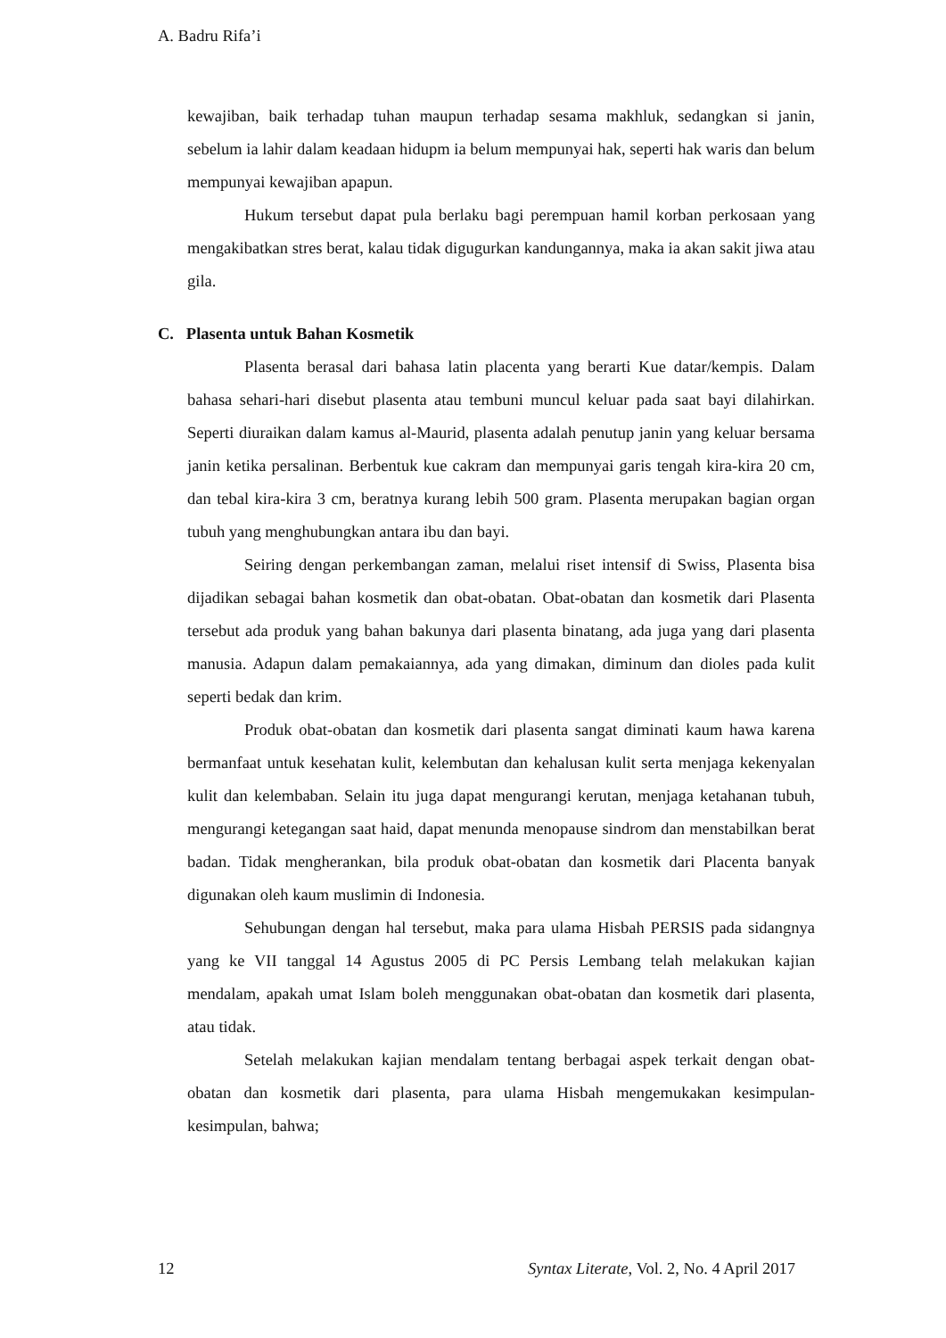A. Badru Rifa’i
kewajiban, baik terhadap tuhan maupun terhadap sesama makhluk, sedangkan si janin, sebelum ia lahir dalam keadaan hidupm ia belum mempunyai hak, seperti hak waris dan belum mempunyai kewajiban apapun.
Hukum tersebut dapat pula berlaku bagi perempuan hamil korban perkosaan yang mengakibatkan stres berat, kalau tidak digugurkan kandungannya, maka ia akan sakit jiwa atau gila.
C. Plasenta untuk Bahan Kosmetik
Plasenta berasal dari bahasa latin placenta yang berarti Kue datar/kempis. Dalam bahasa sehari-hari disebut plasenta atau tembuni muncul keluar pada saat bayi dilahirkan. Seperti diuraikan dalam kamus al-Maurid, plasenta adalah penutup janin yang keluar bersama janin ketika persalinan. Berbentuk kue cakram dan mempunyai garis tengah kira-kira 20 cm, dan tebal kira-kira 3 cm, beratnya kurang lebih 500 gram. Plasenta merupakan bagian organ tubuh yang menghubungkan antara ibu dan bayi.
Seiring dengan perkembangan zaman, melalui riset intensif di Swiss, Plasenta bisa dijadikan sebagai bahan kosmetik dan obat-obatan. Obat-obatan dan kosmetik dari Plasenta tersebut ada produk yang bahan bakunya dari plasenta binatang, ada juga yang dari plasenta manusia. Adapun dalam pemakaiannya, ada yang dimakan, diminum dan dioles pada kulit seperti bedak dan krim.
Produk obat-obatan dan kosmetik dari plasenta sangat diminati kaum hawa karena bermanfaat untuk kesehatan kulit, kelembutan dan kehalusan kulit serta menjaga kekenyalan kulit dan kelembaban. Selain itu juga dapat mengurangi kerutan, menjaga ketahanan tubuh, mengurangi ketegangan saat haid, dapat menunda menopause sindrom dan menstabilkan berat badan. Tidak mengherankan, bila produk obat-obatan dan kosmetik dari Placenta banyak digunakan oleh kaum muslimin di Indonesia.
Sehubungan dengan hal tersebut, maka para ulama Hisbah PERSIS pada sidangnya yang ke VII tanggal 14 Agustus 2005 di PC Persis Lembang telah melakukan kajian mendalam, apakah umat Islam boleh menggunakan obat-obatan dan kosmetik dari plasenta, atau tidak.
Setelah melakukan kajian mendalam tentang berbagai aspek terkait dengan obat-obatan dan kosmetik dari plasenta, para ulama Hisbah mengemukakan kesimpulan-kesimpulan, bahwa;
12 Syntax Literate, Vol. 2, No. 4 April 2017